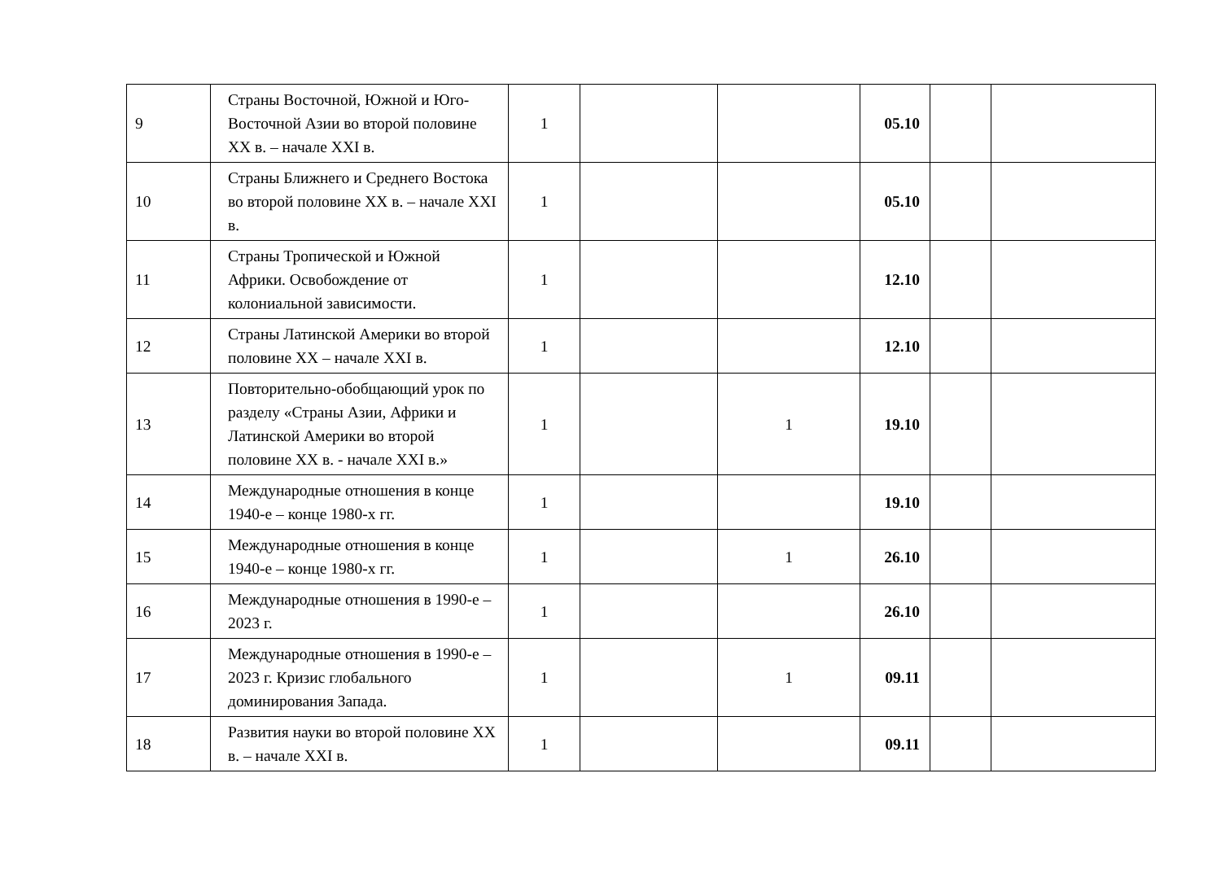| 9 | Страны Восточной, Южной и Юго-Восточной Азии во второй половине XX в. – начале XXI в. | 1 | | | 05.10 | | |
| 10 | Страны Ближнего и Среднего Востока во второй половине XX в. – начале XXI в. | 1 | | | 05.10 | | |
| 11 | Страны Тропической и Южной Африки. Освобождение от колониальной зависимости. | 1 | | | 12.10 | | |
| 12 | Страны Латинской Америки во второй половине XX – начале XXI в. | 1 | | | 12.10 | | |
| 13 | Повторительно-обобщающий урок по разделу «Страны Азии, Африки и Латинской Америки во второй половине XX в. - начале XXI в.» | 1 | | 1 | 19.10 | | |
| 14 | Международные отношения в конце 1940-е – конце 1980-х гг. | 1 | | | 19.10 | | |
| 15 | Международные отношения в конце 1940-е – конце 1980-х гг. | 1 | | 1 | 26.10 | | |
| 16 | Международные отношения в 1990-е – 2023 г. | 1 | | | 26.10 | | |
| 17 | Международные отношения в 1990-е – 2023 г. Кризис глобального доминирования Запада. | 1 | | 1 | 09.11 | | |
| 18 | Развития науки во второй половине XX в. – начале XXI в. | 1 | | | 09.11 | | |